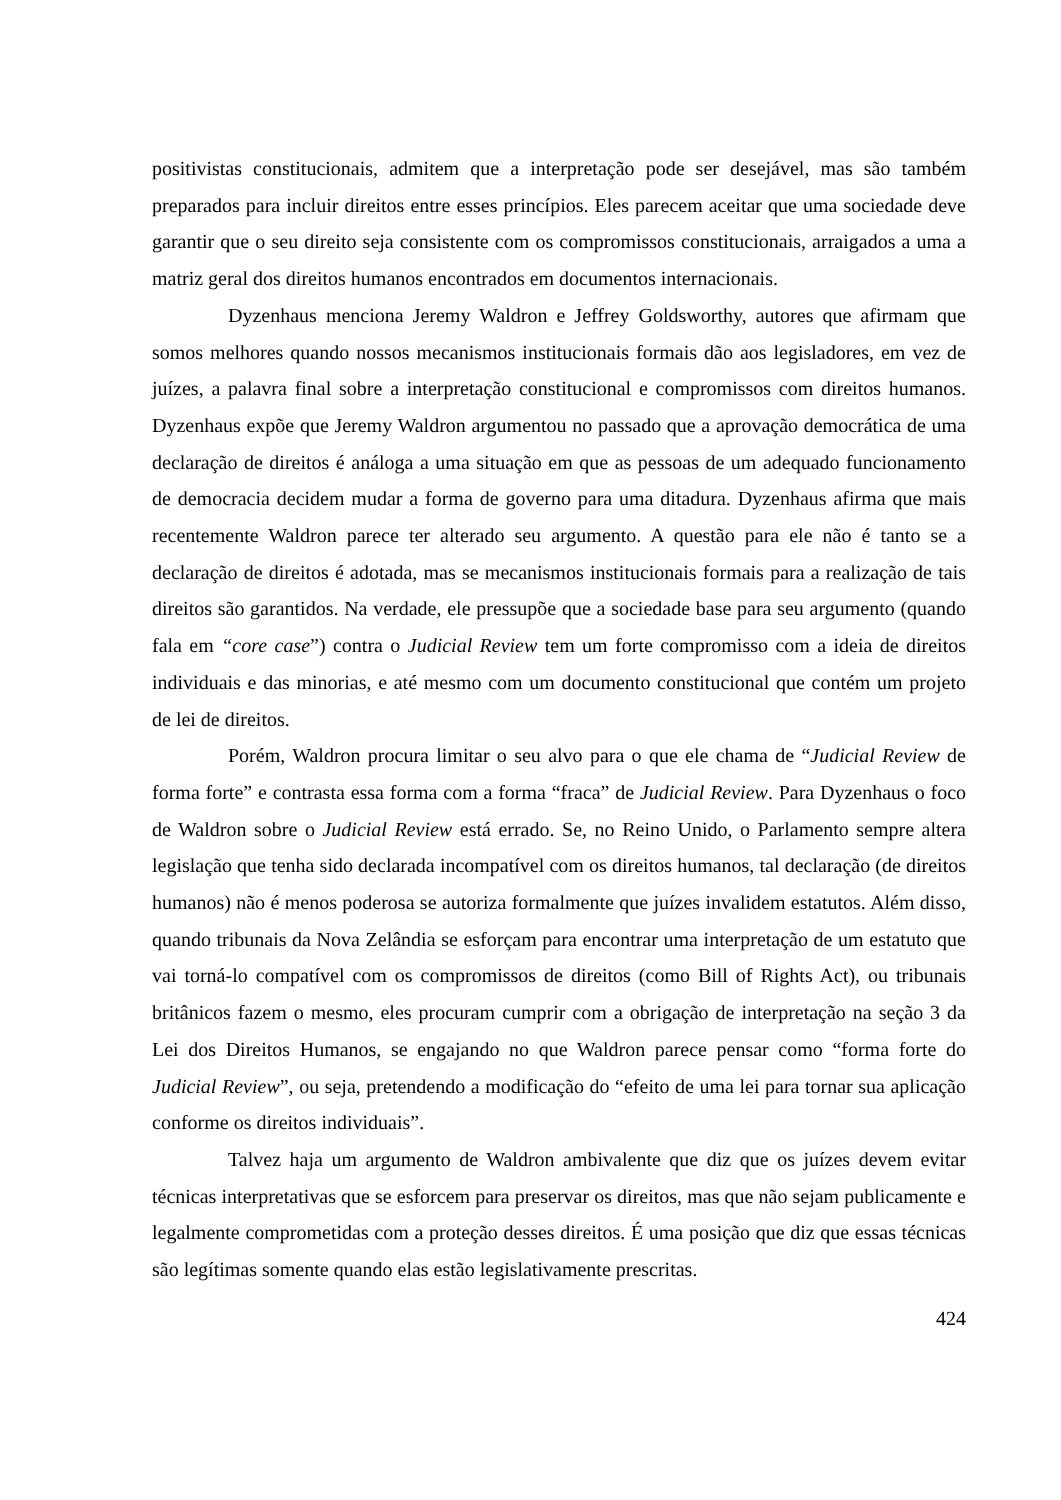positivistas constitucionais, admitem que a interpretação pode ser desejável, mas são também preparados para incluir direitos entre esses princípios. Eles parecem aceitar que uma sociedade deve garantir que o seu direito seja consistente com os compromissos constitucionais, arraigados a uma a matriz geral dos direitos humanos encontrados em documentos internacionais.
Dyzenhaus menciona Jeremy Waldron e Jeffrey Goldsworthy, autores que afirmam que somos melhores quando nossos mecanismos institucionais formais dão aos legisladores, em vez de juízes, a palavra final sobre a interpretação constitucional e compromissos com direitos humanos. Dyzenhaus expõe que Jeremy Waldron argumentou no passado que a aprovação democrática de uma declaração de direitos é análoga a uma situação em que as pessoas de um adequado funcionamento de democracia decidem mudar a forma de governo para uma ditadura. Dyzenhaus afirma que mais recentemente Waldron parece ter alterado seu argumento. A questão para ele não é tanto se a declaração de direitos é adotada, mas se mecanismos institucionais formais para a realização de tais direitos são garantidos. Na verdade, ele pressupõe que a sociedade base para seu argumento (quando fala em “core case”) contra o Judicial Review tem um forte compromisso com a ideia de direitos individuais e das minorias, e até mesmo com um documento constitucional que contém um projeto de lei de direitos.
Porém, Waldron procura limitar o seu alvo para o que ele chama de “Judicial Review de forma forte” e contrasta essa forma com a forma “fraca” de Judicial Review. Para Dyzenhaus o foco de Waldron sobre o Judicial Review está errado. Se, no Reino Unido, o Parlamento sempre altera legislação que tenha sido declarada incompatível com os direitos humanos, tal declaração (de direitos humanos) não é menos poderosa se autoriza formalmente que juízes invalidem estatutos. Além disso, quando tribunais da Nova Zelândia se esforçam para encontrar uma interpretação de um estatuto que vai torná-lo compatível com os compromissos de direitos (como Bill of Rights Act), ou tribunais britânicos fazem o mesmo, eles procuram cumprir com a obrigação de interpretação na seção 3 da Lei dos Direitos Humanos, se engajando no que Waldron parece pensar como “forma forte do Judicial Review”, ou seja, pretendendo a modificação do “efeito de uma lei para tornar sua aplicação conforme os direitos individuais”.
Talvez haja um argumento de Waldron ambivalente que diz que os juízes devem evitar técnicas interpretativas que se esforcem para preservar os direitos, mas que não sejam publicamente e legalmente comprometidas com a proteção desses direitos. É uma posição que diz que essas técnicas são legítimas somente quando elas estão legislativamente prescritas.
424